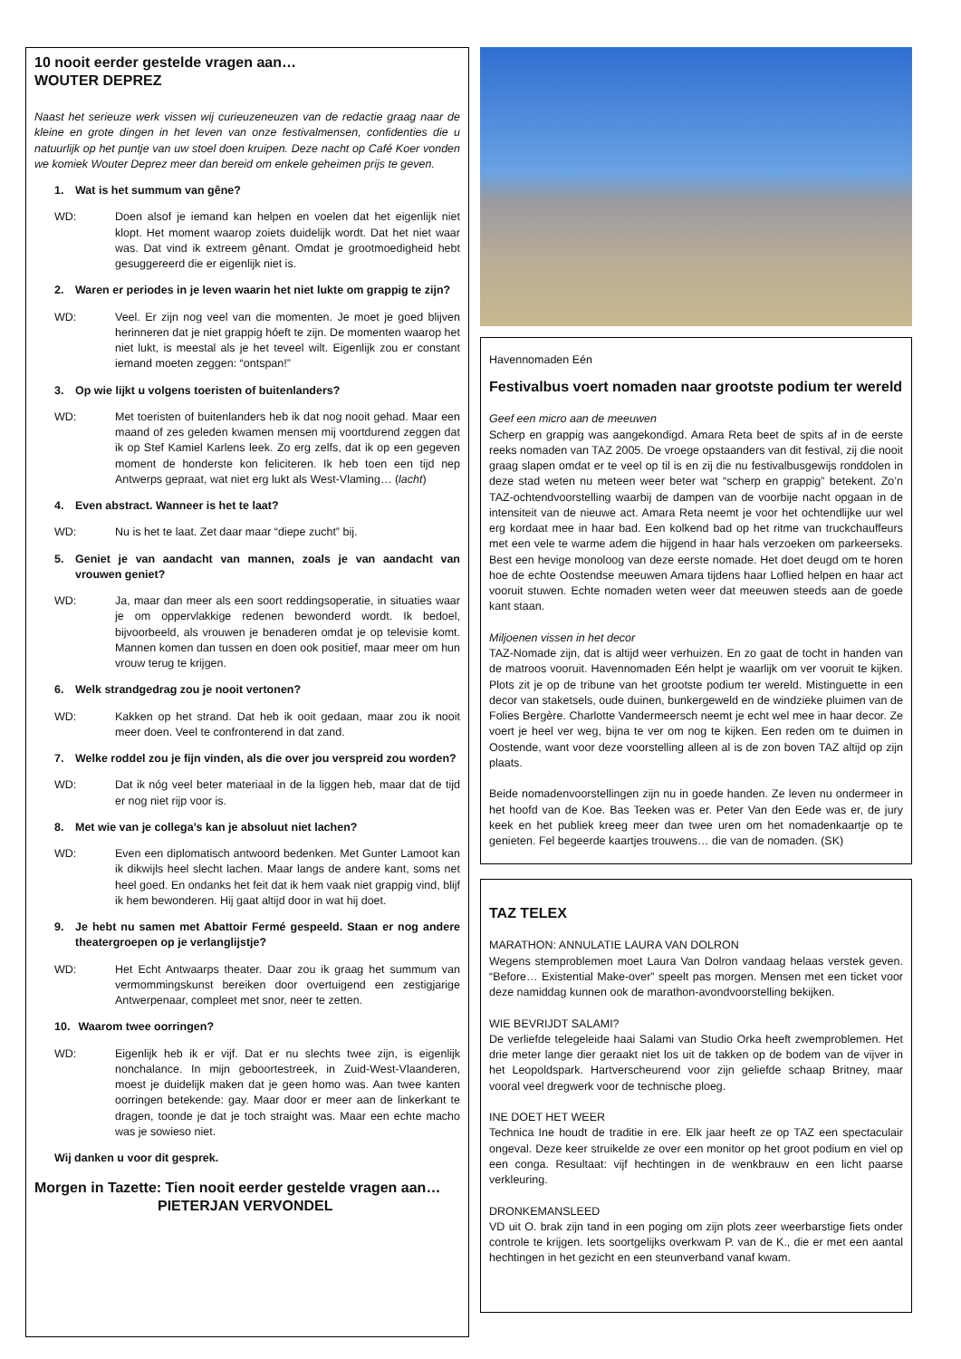10 nooit eerder gestelde vragen aan…
WOUTER DEPREZ
Naast het serieuze werk vissen wij curieuzeneuzen van de redactie graag naar de kleine en grote dingen in het leven van onze festivalmensen, confidenties die u natuurlijk op het puntje van uw stoel doen kruipen. Deze nacht op Café Koer vonden we komiek Wouter Deprez meer dan bereid om enkele geheimen prijs te geven.
1. Wat is het summum van gêne?
WD: Doen alsof je iemand kan helpen en voelen dat het eigenlijk niet klopt. Het moment waarop zoiets duidelijk wordt. Dat het niet waar was. Dat vind ik extreem gênant. Omdat je grootmoedigheid hebt gesuggereerd die er eigenlijk niet is.
2. Waren er periodes in je leven waarin het niet lukte om grappig te zijn?
WD: Veel. Er zijn nog veel van die momenten. Je moet je goed blijven herinneren dat je niet grappig hóeft te zijn. De momenten waarop het niet lukt, is meestal als je het teveel wilt. Eigenlijk zou er constant iemand moeten zeggen: “ontspan!”
3. Op wie lijkt u volgens toeristen of buitenlanders?
WD: Met toeristen of buitenlanders heb ik dat nog nooit gehad. Maar een maand of zes geleden kwamen mensen mij voortdurend zeggen dat ik op Stef Kamiel Karlens leek. Zo erg zelfs, dat ik op een gegeven moment de honderste kon feliciteren. Ik heb toen een tijd nep Antwerps gepraat, wat niet erg lukt als West-Vlaming… (lacht)
4. Even abstract. Wanneer is het te laat?
WD: Nu is het te laat. Zet daar maar “diepe zucht” bij.
5. Geniet je van aandacht van mannen, zoals je van aandacht van vrouwen geniet?
WD: Ja, maar dan meer als een soort reddingsoperatie, in situaties waar je om oppervlakkige redenen bewonderd wordt. Ik bedoel, bijvoorbeeld, als vrouwen je benaderen omdat je op televisie komt. Mannen komen dan tussen en doen ook positief, maar meer om hun vrouw terug te krijgen.
6. Welk strandgedrag zou je nooit vertonen?
WD: Kakken op het strand. Dat heb ik ooit gedaan, maar zou ik nooit meer doen. Veel te confronterend in dat zand.
7. Welke roddel zou je fijn vinden, als die over jou verspreid zou worden?
WD: Dat ik nóg veel beter materiaal in de la liggen heb, maar dat de tijd er nog niet rijp voor is.
8. Met wie van je collega’s kan je absoluut niet lachen?
WD: Even een diplomatisch antwoord bedenken. Met Gunter Lamoot kan ik dikwijls heel slecht lachen. Maar langs de andere kant, soms net heel goed. En ondanks het feit dat ik hem vaak niet grappig vind, blijf ik hem bewonderen. Hij gaat altijd door in wat hij doet.
9. Je hebt nu samen met Abattoir Fermé gespeeld. Staan er nog andere theatergroepen op je verlanglijstje?
WD: Het Echt Antwaarps theater. Daar zou ik graag het summum van vermommingskunst bereiken door overtuigend een zestigjarige Antwerpenaar, compleet met snor, neer te zetten.
10. Waarom twee oorringen?
WD: Eigenlijk heb ik er vijf. Dat er nu slechts twee zijn, is eigenlijk nonchalance. In mijn geboortestreek, in Zuid-West-Vlaanderen, moest je duidelijk maken dat je geen homo was. Aan twee kanten oorringen betekende: gay. Maar door er meer aan de linkerkant te dragen, toonde je dat je toch straight was. Maar een echte macho was je sowieso niet.
Wij danken u voor dit gesprek.
Morgen in Tazette: Tien nooit eerder gestelde vragen aan…
PIETERJAN VERVONDEL
Havennomaden Eén
Festivalbus voert nomaden naar grootste podium ter wereld
Geef een micro aan de meeuwen
Scherp en grappig was aangekondigd. Amara Reta beet de spits af in de eerste reeks nomaden van TAZ 2005. De vroege opstaanders van dit festival, zij die nooit graag slapen omdat er te veel op til is en zij die nu festivalbusgewijs ronddolen in deze stad weten nu meteen weer beter wat “scherp en grappig” betekent. Zo’n TAZ-ochtendvoorstelling waarbij de dampen van de voorbije nacht opgaan in de intensiteit van de nieuwe act. Amara Reta neemt je voor het ochtendlijke uur wel erg kordaat mee in haar bad. Een kolkend bad op het ritme van truckchauffeurs met een vele te warme adem die hijgend in haar hals verzoeken om parkeerseks. Best een hevige monoloog van deze eerste nomade. Het doet deugd om te horen hoe de echte Oostendse meeuwen Amara tijdens haar Loflied helpen en haar act vooruit stuwen. Echte nomaden weten weer dat meeuwen steeds aan de goede kant staan.
Miljoenen vissen in het decor
TAZ-Nomade zijn, dat is altijd weer verhuizen. En zo gaat de tocht in handen van de matroos vooruit. Havennomaden Eén helpt je waarlijk om ver vooruit te kijken. Plots zit je op de tribune van het grootste podium ter wereld. Mistinguette in een decor van staketsels, oude duinen, bunkergeweld en de windzieke pluimen van de Folies Bergère. Charlotte Vandermeersch neemt je echt wel mee in haar decor. Ze voert je heel ver weg, bijna te ver om nog te kijken. Een reden om te duimen in Oostende, want voor deze voorstelling alleen al is de zon boven TAZ altijd op zijn plaats.
Beide nomadenvoorstellingen zijn nu in goede handen. Ze leven nu ondermeer in het hoofd van de Koe. Bas Teeken was er. Peter Van den Eede was er, de jury keek en het publiek kreeg meer dan twee uren om het nomadenkaartje op te genieten. Fel begeerde kaartjes trouwens… die van de nomaden. (SK)
TAZ TELEX
MARATHON: ANNULATIE LAURA VAN DOLRON
Wegens stemproblemen moet Laura Van Dolron vandaag helaas verstek geven. “Before… Existential Make-over” speelt pas morgen. Mensen met een ticket voor deze namiddag kunnen ook de marathon-avondvoorstelling bekijken.
WIE BEVRIJDT SALAMI?
De verliefde telegeleide haai Salami van Studio Orka heeft zwemproblemen. Het drie meter lange dier geraakt niet los uit de takken op de bodem van de vijver in het Leopoldspark. Hartverscheurend voor zijn geliefde schaap Britney, maar vooral veel dregwerk voor de technische ploeg.
INE DOET HET WEER
Technica Ine houdt de traditie in ere. Elk jaar heeft ze op TAZ een spectaculair ongeval. Deze keer struikelde ze over een monitor op het groot podium en viel op een conga. Resultaat: vijf hechtingen in de wenkbrauw en een licht paarse verkleuring.
DRONKEMANSLEED
VD uit O. brak zijn tand in een poging om zijn plots zeer weerbarstige fiets onder controle te krijgen. Iets soortgelijks overkwam P. van de K., die er met een aantal hechtingen in het gezicht en een steunverband vanaf kwam.